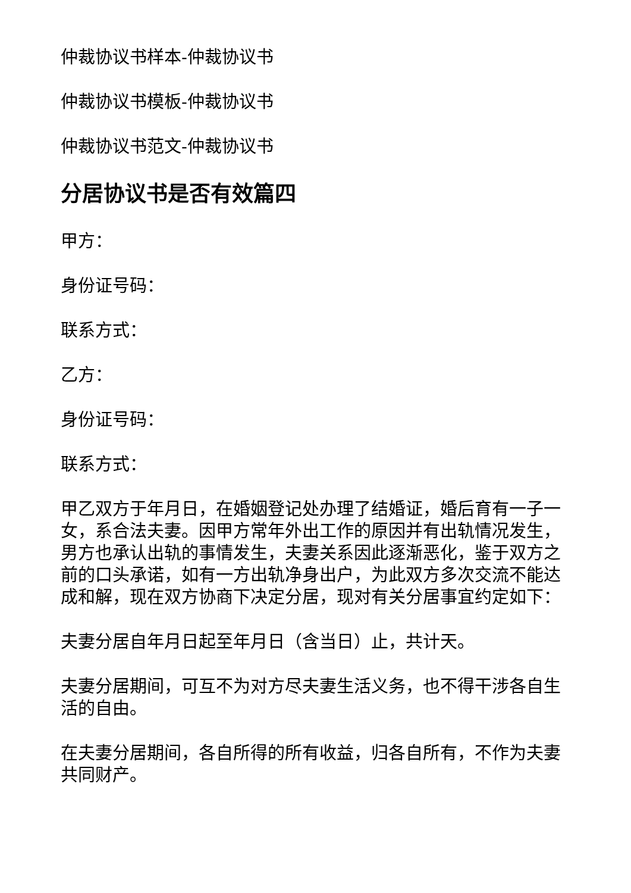仲裁协议书样本-仲裁协议书
仲裁协议书模板-仲裁协议书
仲裁协议书范文-仲裁协议书
分居协议书是否有效篇四
甲方：
身份证号码：
联系方式：
乙方：
身份证号码：
联系方式：
甲乙双方于年月日，在婚姻登记处办理了结婚证，婚后育有一子一女，系合法夫妻。因甲方常年外出工作的原因并有出轨情况发生，男方也承认出轨的事情发生，夫妻关系因此逐渐恶化，鉴于双方之前的口头承诺，如有一方出轨净身出户，为此双方多次交流不能达成和解，现在双方协商下决定分居，现对有关分居事宜约定如下：
夫妻分居自年月日起至年月日（含当日）止，共计天。
夫妻分居期间，可互不为对方尽夫妻生活义务，也不得干涉各自生活的自由。
在夫妻分居期间，各自所得的所有收益，归各自所有，不作为夫妻共同财产。